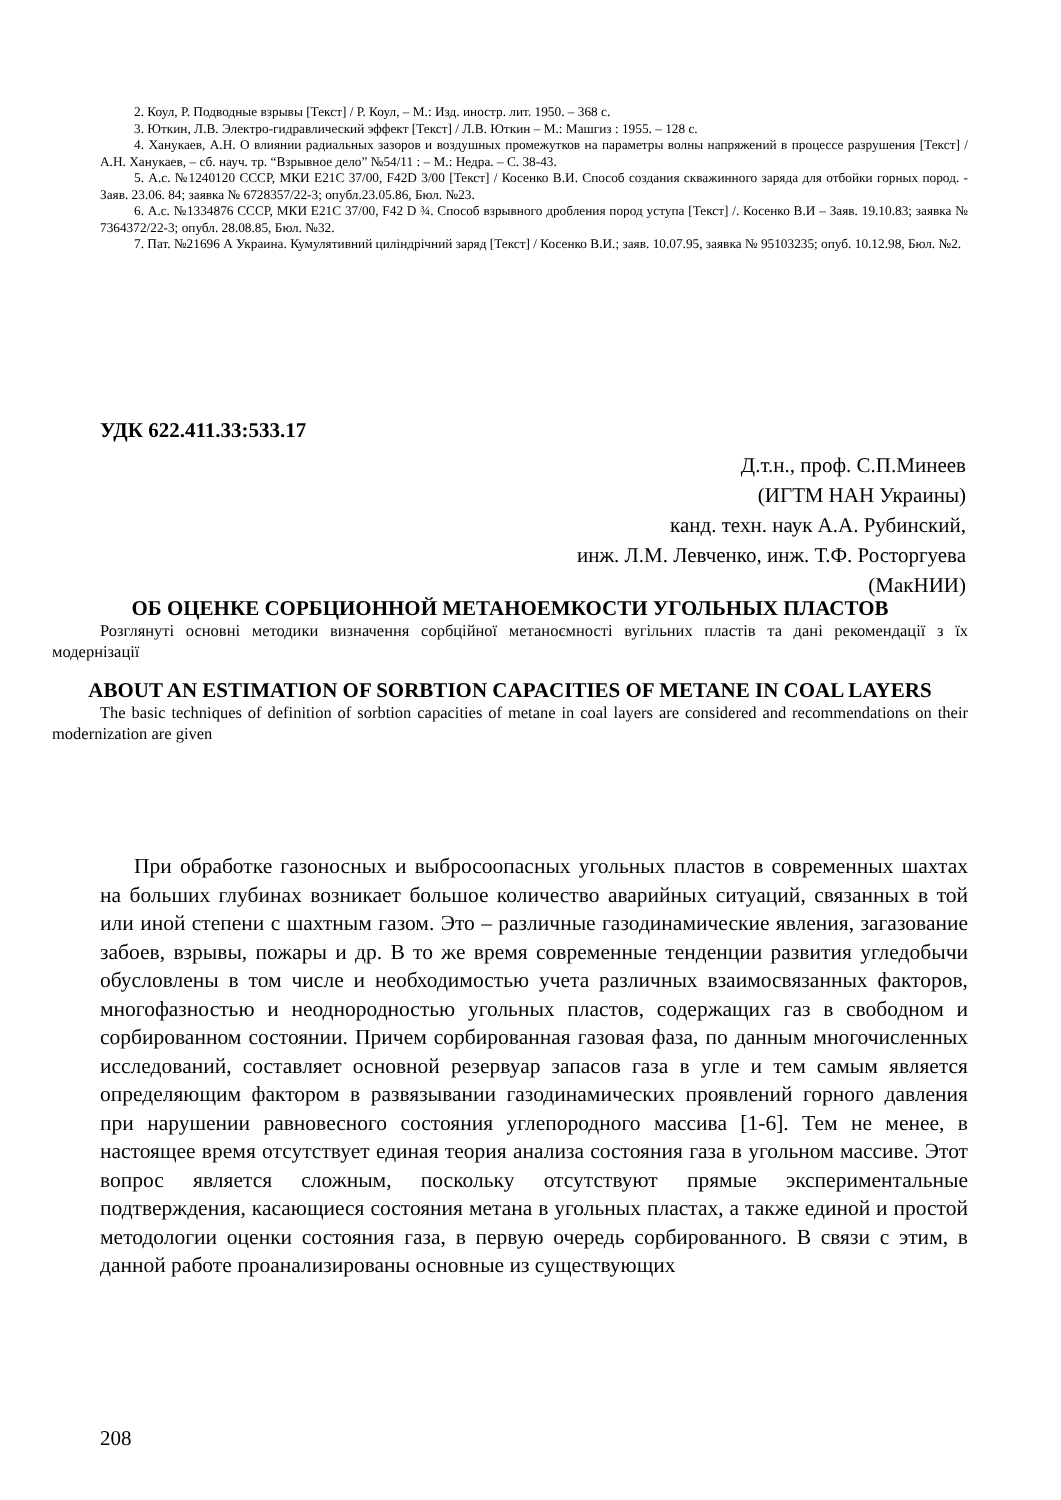2. Коул, Р. Подводные взрывы [Текст] / Р. Коул, – М.: Изд. иностр. лит. 1950. – 368 с.
3. Юткин, Л.В. Электро-гидравлический эффект [Текст] / Л.В. Юткин – М.: Машгиз : 1955. – 128 с.
4. Ханукаев, А.Н. О влиянии радиальных зазоров и воздушных промежутков на параметры волны напряжений в процессе разрушения [Текст] / А.Н. Ханукаев, – сб. науч. тр. “Взрывное дело” №54/11 : – М.: Недра. – С. 38-43.
5. А.с. №1240120 СССР, МКИ Е21С 37/00, F42D 3/00 [Текст] / Косенко В.И. Способ создания скважинного заряда для отбойки горных пород. - Заяв. 23.06. 84; заявка № 6728357/22-3; опубл.23.05.86, Бюл. №23.
6. А.с. №1334876 СССР, МКИ Е21С 37/00, F42 D ¾. Способ взрывного дробления пород уступа [Текст] /. Косенко В.И – Заяв. 19.10.83; заявка № 7364372/22-3; опубл. 28.08.85, Бюл. №32.
7. Пат. №21696 А Украина. Кумулятивний циліндрічний заряд [Текст] / Косенко В.И.; заяв. 10.07.95, заявка № 95103235; опуб. 10.12.98, Бюл. №2.
УДК 622.411.33:533.17
Д.т.н., проф. С.П.Минеев
(ИГТМ НАН Украины)
канд. техн. наук А.А. Рубинский,
инж. Л.М. Левченко, инж. Т.Ф. Росторгуева
(МакНИИ)
ОБ ОЦЕНКЕ СОРБЦИОННОЙ МЕТАНОЕМКОСТИ УГОЛЬНЫХ ПЛАСТОВ
Розглянуті основні методики визначення сорбційної метаноємності вугільних пластів та дані рекомендації з їх модернізації
ABOUT AN ESTIMATION OF SORBTION CAPACITIES OF METANE IN COAL LAYERS
The basic techniques of definition of sorbtion capacities of metane in coal layers are considered and recommendations on their modernization are given
При обработке газоносных и выбросоопасных угольных пластов в современных шахтах на больших глубинах возникает большое количество аварийных ситуаций, связанных в той или иной степени с шахтным газом. Это – различные газодинамические явления, загазование забоев, взрывы, пожары и др. В то же время современные тенденции развития угледобычи обусловлены в том числе и необходимостью учета различных взаимосвязанных факторов, многофазностью и неоднородностью угольных пластов, содержащих газ в свободном и сорбированном состоянии. Причем сорбированная газовая фаза, по данным многочисленных исследований, составляет основной резервуар запасов газа в угле и тем самым является определяющим фактором в развязывании газодинамических проявлений горного давления при нарушении равновесного состояния углепородного массива [1-6]. Тем не менее, в настоящее время отсутствует единая теория анализа состояния газа в угольном массиве. Этот вопрос является сложным, поскольку отсутствуют прямые экспериментальные подтверждения, касающиеся состояния метана в угольных пластах, а также единой и простой методологии оценки состояния газа, в первую очередь сорбированного. В связи с этим, в данной работе проанализированы основные из существующих
208